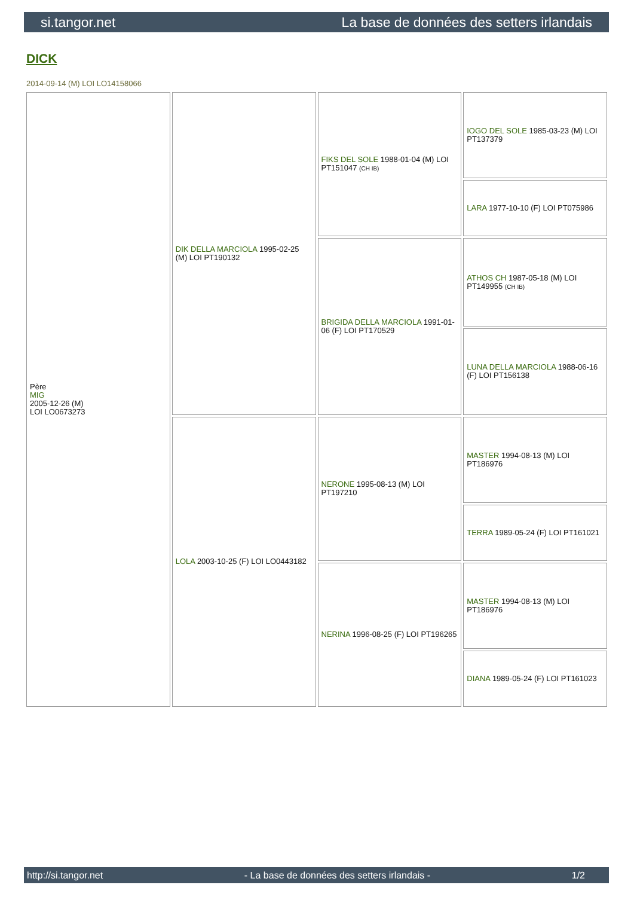si.tangor.net La base de données des setters irlandais
DICK
2014-09-14 (M) LOI LO14158066
| Père MIG 2005-12-26 (M) LOI LO0673273 | DIK DELLA MARCIOLA 1995-02-25 (M) LOI PT190132 | FIKS DEL SOLE 1988-01-04 (M) LOI PT151047 (CH IB) | IOGO DEL SOLE 1985-03-23 (M) LOI PT137379 |
| | | | LARA 1977-10-10 (F) LOI PT075986 |
| | | BRIGIDA DELLA MARCIOLA 1991-01-06 (F) LOI PT170529 | ATHOS CH 1987-05-18 (M) LOI PT149955 (CH IB) |
| | | | LUNA DELLA MARCIOLA 1988-06-16 (F) LOI PT156138 |
| | LOLA 2003-10-25 (F) LOI LO0443182 | NERONE 1995-08-13 (M) LOI PT197210 | MASTER 1994-08-13 (M) LOI PT186976 |
| | | | TERRA 1989-05-24 (F) LOI PT161021 |
| | | NERINA 1996-08-25 (F) LOI PT196265 | MASTER 1994-08-13 (M) LOI PT186976 |
| | | | DIANA 1989-05-24 (F) LOI PT161023 |
http://si.tangor.net - La base de données des setters irlandais - 1/2